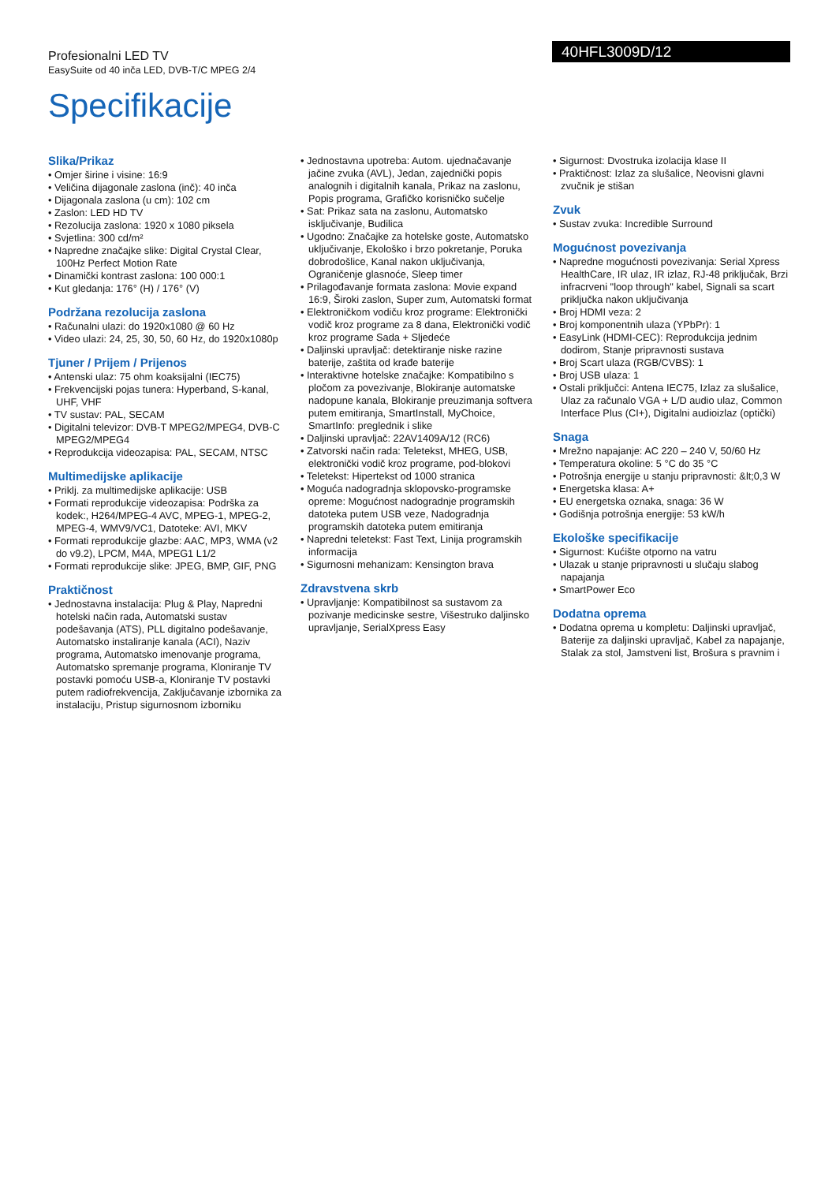Profesionalni LED TV
EasySuite od 40 inča LED, DVB-T/C MPEG 2/4
40HFL3009D/12
Specifikacije
Slika/Prikaz
• Omjer širine i visine: 16:9
• Veličina dijagonale zaslona (inč): 40 inča
• Dijagonala zaslona (u cm): 102 cm
• Zaslon: LED HD TV
• Rezolucija zaslona: 1920 x 1080 piksela
• Svjetlina: 300 cd/m²
• Napredne značajke slike: Digital Crystal Clear, 100Hz Perfect Motion Rate
• Dinamički kontrast zaslona: 100 000:1
• Kut gledanja: 176° (H) / 176° (V)
Podržana rezolucija zaslona
• Računalni ulazi: do 1920x1080 @ 60 Hz
• Video ulazi: 24, 25, 30, 50, 60 Hz, do 1920x1080p
Tjuner / Prijem / Prijenos
• Antenski ulaz: 75 ohm koaksijalni (IEC75)
• Frekvencijski pojas tunera: Hyperband, S-kanal, UHF, VHF
• TV sustav: PAL, SECAM
• Digitalni televizor: DVB-T MPEG2/MPEG4, DVB-C MPEG2/MPEG4
• Reprodukcija videozapisa: PAL, SECAM, NTSC
Multimedijske aplikacije
• Priklj. za multimedijske aplikacije: USB
• Formati reprodukcije videozapisa: Podrška za kodek:, H264/MPEG-4 AVC, MPEG-1, MPEG-2, MPEG-4, WMV9/VC1, Datoteke: AVI, MKV
• Formati reprodukcije glazbe: AAC, MP3, WMA (v2 do v9.2), LPCM, M4A, MPEG1 L1/2
• Formati reprodukcije slike: JPEG, BMP, GIF, PNG
Praktičnost
• Jednostavna instalacija: Plug & Play, Napredni hotelski način rada, Automatski sustav podešavanja (ATS), PLL digitalno podešavanje, Automatsko instaliranje kanala (ACI), Naziv programa, Automatsko imenovanje programa, Automatsko spremanje programa, Kloniranje TV postavki pomoću USB-a, Kloniranje TV postavki putem radiofrekvencija, Zaključavanje izbornika za instalaciju, Pristup sigurnosnom izborniku
• Jednostavna upotreba: Autom. ujednačavanje jačine zvuka (AVL), Jedan, zajednički popis analognih i digitalnih kanala, Prikaz na zaslonu, Popis programa, Grafičko korisničko sučelje
• Sat: Prikaz sata na zaslonu, Automatsko isključivanje, Budilica
• Ugodno: Značajke za hotelske goste, Automatsko uključivanje, Ekološko i brzo pokretanje, Poruka dobrodošlice, Kanal nakon uključivanja, Ograničenje glasnoće, Sleep timer
• Prilagođavanje formata zaslona: Movie expand 16:9, Široki zaslon, Super zum, Automatski format
• Elektroničkom vodiču kroz programe: Elektronički vodič kroz programe za 8 dana, Elektronički vodič kroz programe Sada + Sljedeće
• Daljinski upravljač: detektiranje niske razine baterije, zaštita od krađe baterije
• Interaktivne hotelske značajke: Kompatibilno s pločom za povezivanje, Blokiranje automatske nadopune kanala, Blokiranje preuzimanja softvera putem emitiranja, SmartInstall, MyChoice, SmartInfo: preglednik i slike
• Daljinski upravljač: 22AV1409A/12 (RC6)
• Zatvorski način rada: Teletekst, MHEG, USB, elektronički vodič kroz programe, pod-blokovi
• Teletekst: Hipertekst od 1000 stranica
• Moguća nadogradnja sklopovsko-programske opreme: Mogućnost nadogradnje programskih datoteka putem USB veze, Nadogradnja programskih datoteka putem emitiranja
• Napredni teletekst: Fast Text, Linija programskih informacija
• Sigurnosni mehanizam: Kensington brava
Zdravstvena skrb
• Upravljanje: Kompatibilnost sa sustavom za pozivanje medicinske sestre, Višestruko daljinsko upravljanje, SerialXpress Easy
• Sigurnost: Dvostruka izolacija klase II
• Praktičnost: Izlaz za slušalice, Neovisni glavni zvučnik je stišan
Zvuk
• Sustav zvuka: Incredible Surround
Mogućnost povezivanja
• Napredne mogućnosti povezivanja: Serial Xpress HealthCare, IR ulaz, IR izlaz, RJ-48 priključak, Brzi infracrveni "loop through" kabel, Signali sa scart priključka nakon uključivanja
• Broj HDMI veza: 2
• Broj komponentnih ulaza (YPbPr): 1
• EasyLink (HDMI-CEC): Reprodukcija jednim dodirom, Stanje pripravnosti sustava
• Broj Scart ulaza (RGB/CVBS): 1
• Broj USB ulaza: 1
• Ostali priključci: Antena IEC75, Izlaz za slušalice, Ulaz za računalo VGA + L/D audio ulaz, Common Interface Plus (CI+), Digitalni audioizlaz (optički)
Snaga
• Mrežno napajanje: AC 220 – 240 V, 50/60 Hz
• Temperatura okoline: 5 °C do 35 °C
• Potrošnja energije u stanju pripravnosti: &lt;0,3 W
• Energetska klasa: A+
• EU energetska oznaka, snaga: 36 W
• Godišnja potrošnja energije: 53 kW/h
Ekološke specifikacije
• Sigurnost: Kućište otporno na vatru
• Ulazak u stanje pripravnosti u slučaju slabog napajanja
• SmartPower Eco
Dodatna oprema
• Dodatna oprema u kompletu: Daljinski upravljač, Baterije za daljinski upravljač, Kabel za napajanje, Stalak za stol, Jamstveni list, Brošura s pravnim i